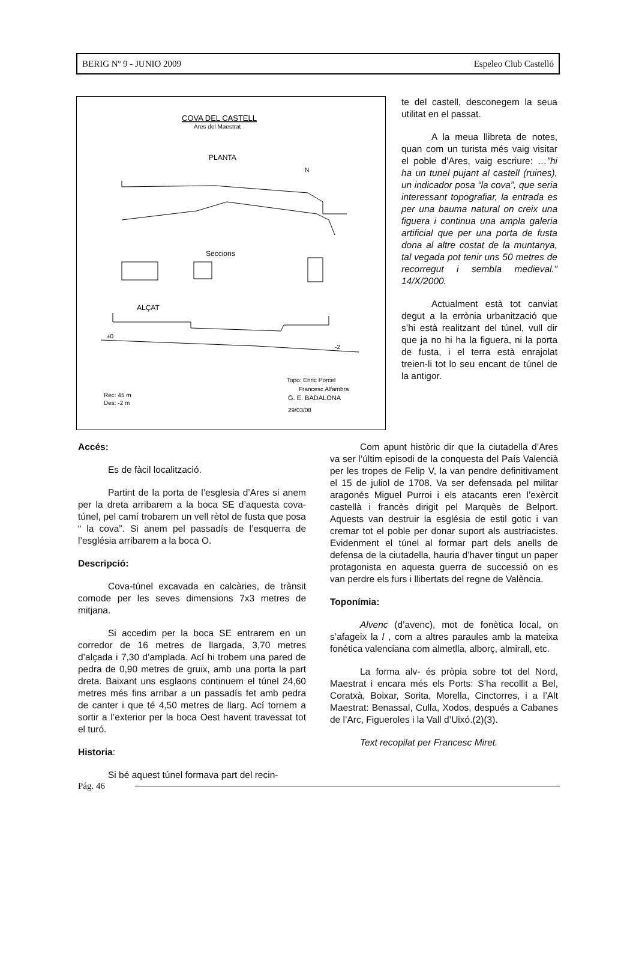BERIG Nº 9 - JUNIO 2009 Espeleo Club Castelló
COVA DEL CASTELL
Ares del Maestrat
PLANTA
N
Seccions
ALÇAT
±0
-2
Topo: Enric Porcel
Francesc Alfambra
Rec: 45 m
Des: -2 m
G. E. BADALONA
29/03/08
te del castell, desconegem la seua utilitat en el passat.
A la meua llibreta de notes, quan com un turista més vaig visitar el poble d’Ares, vaig escriure: …”hi ha un tunel pujant al castell (ruines), un indicador posa “la cova”, que seria interessant topografiar, la entrada es per una bauma natural on creix una figuera i continua una ampla galeria artificial que per una porta de fusta dona al altre costat de la muntanya, tal vegada pot tenir uns 50 metres de recorregut i sembla medieval.” 14/X/2000.
Actualment està tot canviat degut a la errònia urbanització que s’hi està realitzant del túnel, vull dir que ja no hi ha la figuera, ni la porta de fusta, i el terra està enrajolat treien-li tot lo seu encant de túnel de la antigor.
Accés:
Es de fàcil localització.
Partint de la porta de l’esglesia d’Ares si anem per la dreta arribarem a la boca SE d’aquesta cova-túnel, pel camí trobarem un vell rètol de fusta que posa “ la cova”. Si anem pel passadís de l’esquerra de l’església arribarem a la boca O.
Descripció:
Cova-túnel excavada en calcàries, de trànsit comode per les seves dimensions 7x3 metres de mitjana.
Si accedim per la boca SE entrarem en un corredor de 16 metres de llargada, 3,70 metres d’alçada i 7,30 d’amplada. Ací hi trobem una pared de pedra de 0,90 metres de gruix, amb una porta la part dreta. Baixant uns esglaons continuem el túnel 24,60 metres més fins arribar a un passadís fet amb pedra de canter i que té 4,50 metres de llarg. Ací tornem a sortir a l’exterior per la boca Oest havent travessat tot el turó.
Historia:
Si bé aquest túnel formava part del recin-
Com apunt històric dir que la ciutadella d’Ares va ser l’últim episodi de la conquesta del País Valencià per les tropes de Felip V, la van pendre definitivament el 15 de juliol de 1708. Va ser defensada pel militar aragonés Miguel Purroi i els atacants eren l’exèrcit castellà i francès dirigit pel Marquès de Belport. Aquests van destruir la església de estil gotic i van cremar tot el poble per donar suport als austriacistes. Evidenment el túnel al formar part dels anells de defensa de la ciutadella, hauria d’haver tingut un paper protagonista en aquesta guerra de successió on es van perdre els furs i llibertats del regne de València.
Toponímia:
Alvenc (d’avenc), mot de fonètica local, on s’afageix la l , com a altres paraules amb la mateixa fonètica valenciana com almetlla, alborç, almirall, etc.
La forma alv- és pròpia sobre tot del Nord, Maestrat i encara més els Ports: S’ha recollit a Bel, Coratxà, Boixar, Sorita, Morella, Cinctorres, i a l’Alt Maestrat: Benassal, Culla, Xodos, después a Cabanes de l’Arc, Figueroles i la Vall d’Uixó.(2)(3).
Text recopilat per Francesc Miret.
Pág. 46